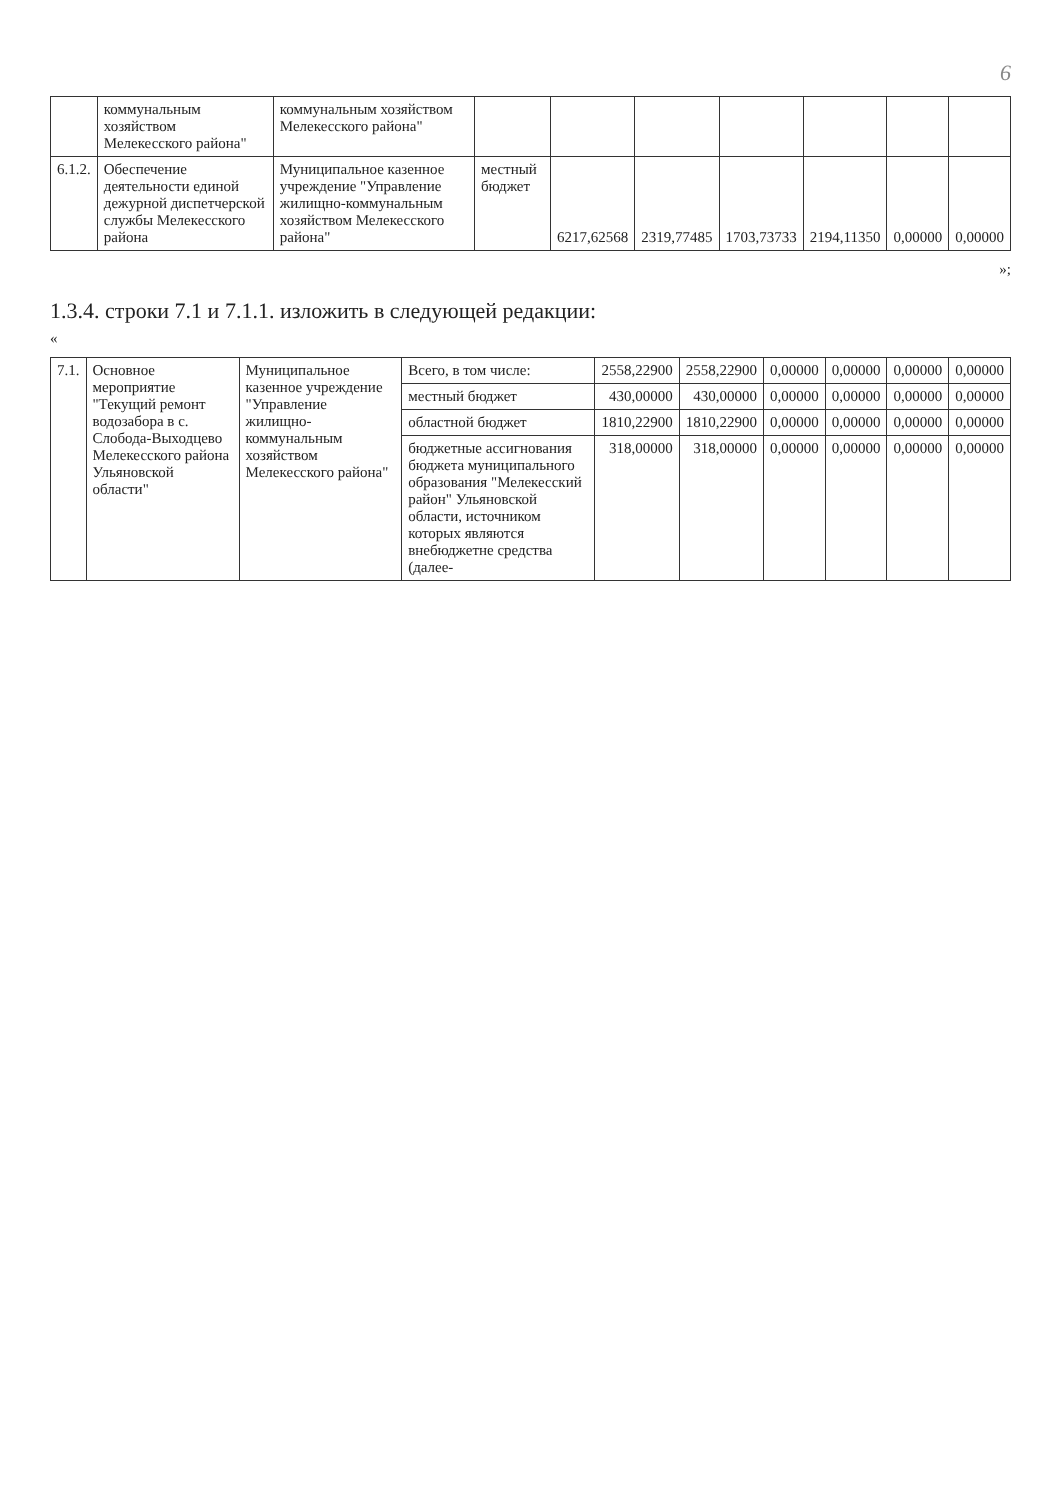6
| | коммунальным хозяйством Мелекесского района" | коммунальным хозяйством Мелекесского района" | | | | | | | |
| 6.1.2. | Обеспечение деятельности единой дежурной диспетчерской службы Мелекесского района | Муниципальное казенное учреждение "Управление жилищно-коммунальным хозяйством Мелекесского района" | местный бюджет | 6217,62568 | 2319,77485 | 1703,73733 | 2194,11350 | 0,00000 | 0,00000 |
»;
1.3.4. строки 7.1 и 7.1.1. изложить в следующей редакции:
«
| 7.1. | Основное мероприятие "Текущий ремонт водозабора в с. Слобода-Выходцево Мелекесского района Ульяновской области" | Муниципальное казенное учреждение "Управление жилищно-коммунальным хозяйством Мелекесского района" | Всего, в том числе: | 2558,22900 | 2558,22900 | 0,00000 | 0,00000 | 0,00000 | 0,00000 |
| | | | местный бюджет | 430,00000 | 430,00000 | 0,00000 | 0,00000 | 0,00000 | 0,00000 |
| | | | областной бюджет | 1810,22900 | 1810,22900 | 0,00000 | 0,00000 | 0,00000 | 0,00000 |
| | | | бюджетные ассигнования бюджета муниципального образования "Мелекесский район" Ульяновской области, источником которых являются внебюджетне средства (далее- | 318,00000 | 318,00000 | 0,00000 | 0,00000 | 0,00000 | 0,00000 |